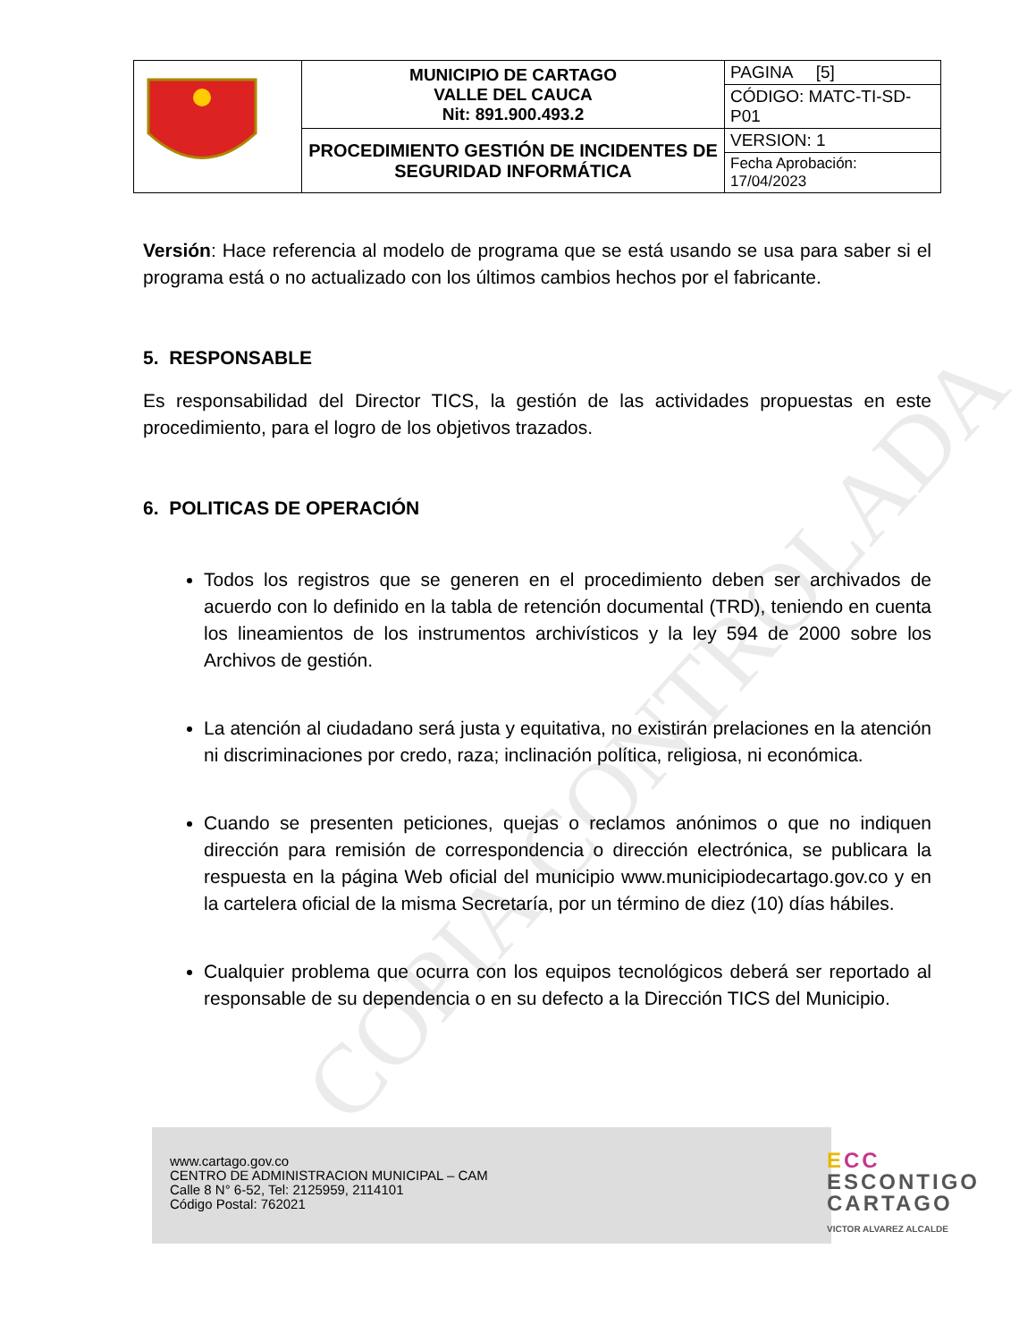COPIA CONTROLADA
| | MUNICIPIO DE CARTAGO VALLE DEL CAUCA Nit: 891.900.493.2 | PAGINA [5] |
| | | CÓDIGO: MATC-TI-SD-P01 |
| | PROCEDIMIENTO GESTIÓN DE INCIDENTES DE SEGURIDAD INFORMÁTICA | VERSION: 1 |
| | | Fecha Aprobación: 17/04/2023 |
Versión: Hace referencia al modelo de programa que se está usando se usa para saber si el programa está o no actualizado con los últimos cambios hechos por el fabricante.
5. RESPONSABLE
Es responsabilidad del Director TICS, la gestión de las actividades propuestas en este procedimiento, para el logro de los objetivos trazados.
6. POLITICAS DE OPERACIÓN
Todos los registros que se generen en el procedimiento deben ser archivados de acuerdo con lo definido en la tabla de retención documental (TRD), teniendo en cuenta los lineamientos de los instrumentos archivísticos y la ley 594 de 2000 sobre los Archivos de gestión.
La atención al ciudadano será justa y equitativa, no existirán prelaciones en la atención ni discriminaciones por credo, raza; inclinación política, religiosa, ni económica.
Cuando se presenten peticiones, quejas o reclamos anónimos o que no indiquen dirección para remisión de correspondencia o dirección electrónica, se publicara la respuesta en la página Web oficial del municipio www.municipiodecartago.gov.co y en la cartelera oficial de la misma Secretaría, por un término de diez (10) días hábiles.
Cualquier problema que ocurra con los equipos tecnológicos deberá ser reportado al responsable de su dependencia o en su defecto a la Dirección TICS del Municipio.
www.cartago.gov.co
CENTRO DE ADMINISTRACION MUNICIPAL – CAM
Calle 8 N° 6-52, Tel: 2125959, 2114101
Código Postal: 762021
ECC
ESCONTIGO
CARTAGO
VICTOR ALVAREZ ALCALDE